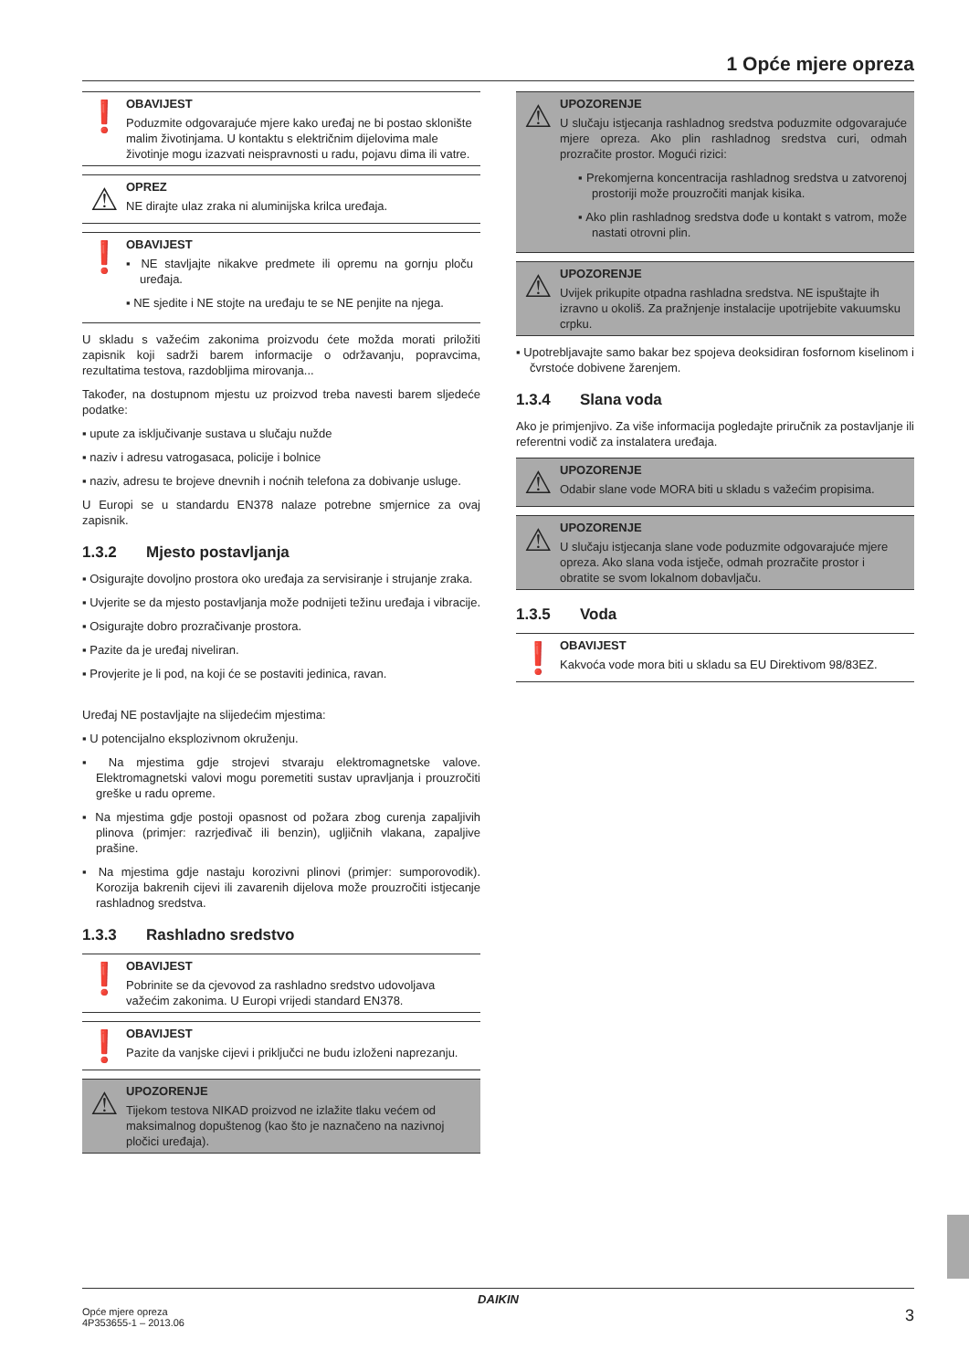1 Opće mjere opreza
❗
OBAVIJEST
Poduzmite odgovarajuće mjere kako uređaj ne bi postao sklonište malim životinjama. U kontaktu s električnim dijelovima male životinje mogu izazvati neispravnosti u radu, pojavu dima ili vatre.
⚠
OPREZ
NE dirajte ulaz zraka ni aluminijska krilca uređaja.
❗
OBAVIJEST
▪ NE stavljajte nikakve predmete ili opremu na gornju ploču uređaja.
▪ NE sjedite i NE stojte na uređaju te se NE penjite na njega.
U skladu s važećim zakonima proizvodu ćete možda morati priložiti zapisnik koji sadrži barem informacije o održavanju, popravcima, rezultatima testova, razdobljima mirovanja...
Također, na dostupnom mjestu uz proizvod treba navesti barem sljedeće podatke:
▪ upute za isključivanje sustava u slučaju nužde
▪ naziv i adresu vatrogasaca, policije i bolnice
▪ naziv, adresu te brojeve dnevnih i noćnih telefona za dobivanje usluge.
U Europi se u standardu EN378 nalaze potrebne smjernice za ovaj zapisnik.
1.3.2 Mjesto postavljanja
▪ Osigurajte dovoljno prostora oko uređaja za servisiranje i strujanje zraka.
▪ Uvjerite se da mjesto postavljanja može podnijeti težinu uređaja i vibracije.
▪ Osigurajte dobro prozračivanje prostora.
▪ Pazite da je uređaj niveliran.
▪ Provjerite je li pod, na koji će se postaviti jedinica, ravan.
Uređaj NE postavljajte na slijedećim mjestima:
▪ U potencijalno eksplozivnom okruženju.
▪ Na mjestima gdje strojevi stvaraju elektromagnetske valove. Elektromagnetski valovi mogu poremetiti sustav upravljanja i prouzročiti greške u radu opreme.
▪ Na mjestima gdje postoji opasnost od požara zbog curenja zapaljivih plinova (primjer: razrjeđivač ili benzin), ugljičnih vlakana, zapaljive prašine.
▪ Na mjestima gdje nastaju korozivni plinovi (primjer: sumporovodik). Korozija bakrenih cijevi ili zavarenih dijelova može prouzročiti istjecanje rashladnog sredstva.
1.3.3 Rashladno sredstvo
❗
OBAVIJEST
Pobrinite se da cjevovod za rashladno sredstvo udovoljava važećim zakonima. U Europi vrijedi standard EN378.
❗
OBAVIJEST
Pazite da vanjske cijevi i priključci ne budu izloženi naprezanju.
⚠
UPOZORENJE
Tijekom testova NIKAD proizvod ne izlažite tlaku većem od maksimalnog dopuštenog (kao što je naznačeno na nazivnoj pločici uređaja).
⚠
UPOZORENJE
U slučaju istjecanja rashladnog sredstva poduzmite odgovarajuće mjere opreza. Ako plin rashladnog sredstva curi, odmah prozračite prostor. Mogući rizici:
▪ Prekomjerna koncentracija rashladnog sredstva u zatvorenoj prostoriji može prouzročiti manjak kisika.
▪ Ako plin rashladnog sredstva dođe u kontakt s vatrom, može nastati otrovni plin.
⚠
UPOZORENJE
Uvijek prikupite otpadna rashladna sredstva. NE ispuštajte ih izravno u okoliš. Za pražnjenje instalacije upotrijebite vakuumsku crpku.
▪ Upotrebljavajte samo bakar bez spojeva deoksidiran fosfornom kiselinom i čvrstoće dobivene žarenjem.
1.3.4 Slana voda
Ako je primjenjivo. Za više informacija pogledajte priručnik za postavljanje ili referentni vodič za instalatera uređaja.
⚠
UPOZORENJE
Odabir slane vode MORA biti u skladu s važećim propisima.
⚠
UPOZORENJE
U slučaju istjecanja slane vode poduzmite odgovarajuće mjere opreza. Ako slana voda istječe, odmah prozračite prostor i obratite se svom lokalnom dobavljaču.
1.3.5 Voda
❗
OBAVIJEST
Kakvoća vode mora biti u skladu sa EU Direktivom 98/83EZ.
DAIKIN
Opće mjere opreza
4P353655-1 – 2013.06
3